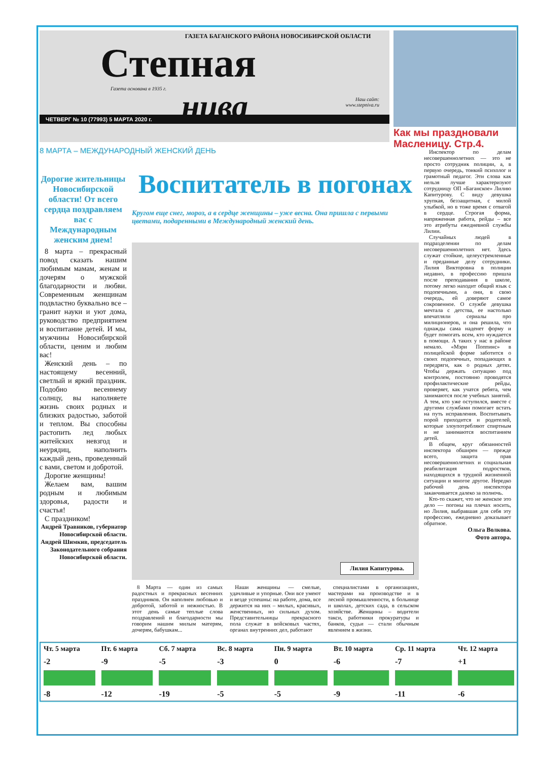ГАЗЕТА БАГАНСКОГО РАЙОНА НОВОСИБИРСКОЙ ОБЛАСТИ
Степная
Газета основана в 1935 г.
нива
Наш сайт:
www.stepniva.ru
ЧЕТВЕРГ № 10 (77993) 5 МАРТА 2020 г.
Как мы праздновали Масленицу. Стр.4.
8 МАРТА – МЕЖДУНАРОДНЫЙ ЖЕНСКИЙ ДЕНЬ
Дорогие жительницы Новосибирской области! От всего сердца поздравляем вас с Международным женским днем!
8 марта – прекрасный повод сказать нашим любимым мамам, женам и дочерям о мужской благодарности и любви. Современным женщинам подвластно буквально все – гранит науки и уют дома, руководство предприятием и воспитание детей. И мы, мужчины Новосибирской области, ценим и любим вас!
Женский день – по настоящему весенний, светлый и яркий праздник. Подобно весеннему солнцу, вы наполняете жизнь своих родных и близких радостью, заботой и теплом. Вы способны растопить лед любых житейских невзгод и неурядиц, наполнить каждый день, проведенный с вами, светом и добротой.
Дорогие женщины!
Желаем вам, вашим родным и любимым здоровья, радости и счастья!
С праздником!
Андрей Травников, губернатор Новосибирской области.
Андрей Шимкив, председатель Законодательного собрания Новосибирской области.
Воспитатель в погонах
Кругом еще снег, мороз, а в сердце женщины – уже весна. Она пришла с первыми цветами, подаренными в Международный женский день.
Лилия Капитурова.
8 Марта — один из самых радостных и прекрасных весенних праздников. Он наполнен любовью и добротой, заботой и нежностью. В этот день самые теплые слова поздравлений и благодарности мы говорим нашим милым матерям, дочерям, бабушкам...
Наши женщины — смелые, удачливые и упорные. Они все умеют и везде успешны: на работе, дома, все держится на них – милых, красивых, женственных, но сильных духом. Представительницы прекрасного пола служат в войсковых частях, органах внутренних дел, работают
специалистами в организациях, мастерами на производстве и в лесной промышленности, в больнице и школах, детских сада, в сельском хозяйстве. Женщины – водители такси, работники прокуратуры и банков, судьи — стали обычным явлением в жизни.
Инспектор по делам несовершеннолетних — это не просто сотрудник полиции, а, в первую очередь, тонкий психолог и грамотный педагог. Эти слова как нельзя лучше характеризуют сотрудницу ОП «Баганское» Лилию Капитурову. С виду девушка хрупкая, беззащитная, с милой улыбкой, но в тоже время с отвагой в сердце. Строгая форма, напряженная работа, рейды – все это атрибуты ежедневной службы Лилии.
Случайных людей в подразделении по делам несовершеннолетних нет. Здесь служат стойкие, целеустремленные и преданные делу сотрудники. Лилия Викторовна в полиции недавно, в профессию пришла после преподавания в школе, потому легко находит общий язык с подопечными, а они, в свою очередь, ей доверяют самое сокровенное. О службе девушка мечтала с детства, ее настолько впечатляли сериалы про милиционеров, и она решила, что однажды сама наденет форму и будет помогать всем, кто нуждается в помощи. А таких у нас в районе немало. «Мэри Поппинс» в полицейской форме заботится о своих подопечных, попадающих в передряги, как о родных детях. Чтобы держать ситуацию под контролем, постоянно проводятся профилактические рейды, проверяет, как учатся ребята, чем занимаются после учебных занятий. А тем, кто уже оступился, вместе с другими службами помогает встать на путь исправления. Воспитывать порой приходится и родителей, которые злоупотребляют спиртным и не занимаются воспитанием детей.
В общем, круг обязанностей инспектора обширен — прежде всего, защита прав несовершеннолетних и социальная реабилитация подростков, находящихся в трудной жизненной ситуации и многое другое. Нередко рабочий день инспектора заканчивается далеко за полночь.
Кто-то скажет, что не женское это дело — погоны на плечах носить, но Лилия, выбравшая для себя эту профессию, ежедневно доказывает обратное.
Ольга Волкова.
Фото автора.
| Чт. 5 марта | Пт. 6 марта | Сб. 7 марта | Вс. 8 марта | Пн. 9 марта | Вт. 10 марта | Ср. 11 марта | Чт. 12 марта |
| --- | --- | --- | --- | --- | --- | --- | --- |
| -2 | -9 | -5 | -3 | 0 | -6 | -7 | +1 |
| -8 | -12 | -19 | -5 | -5 | -9 | -11 | -6 |